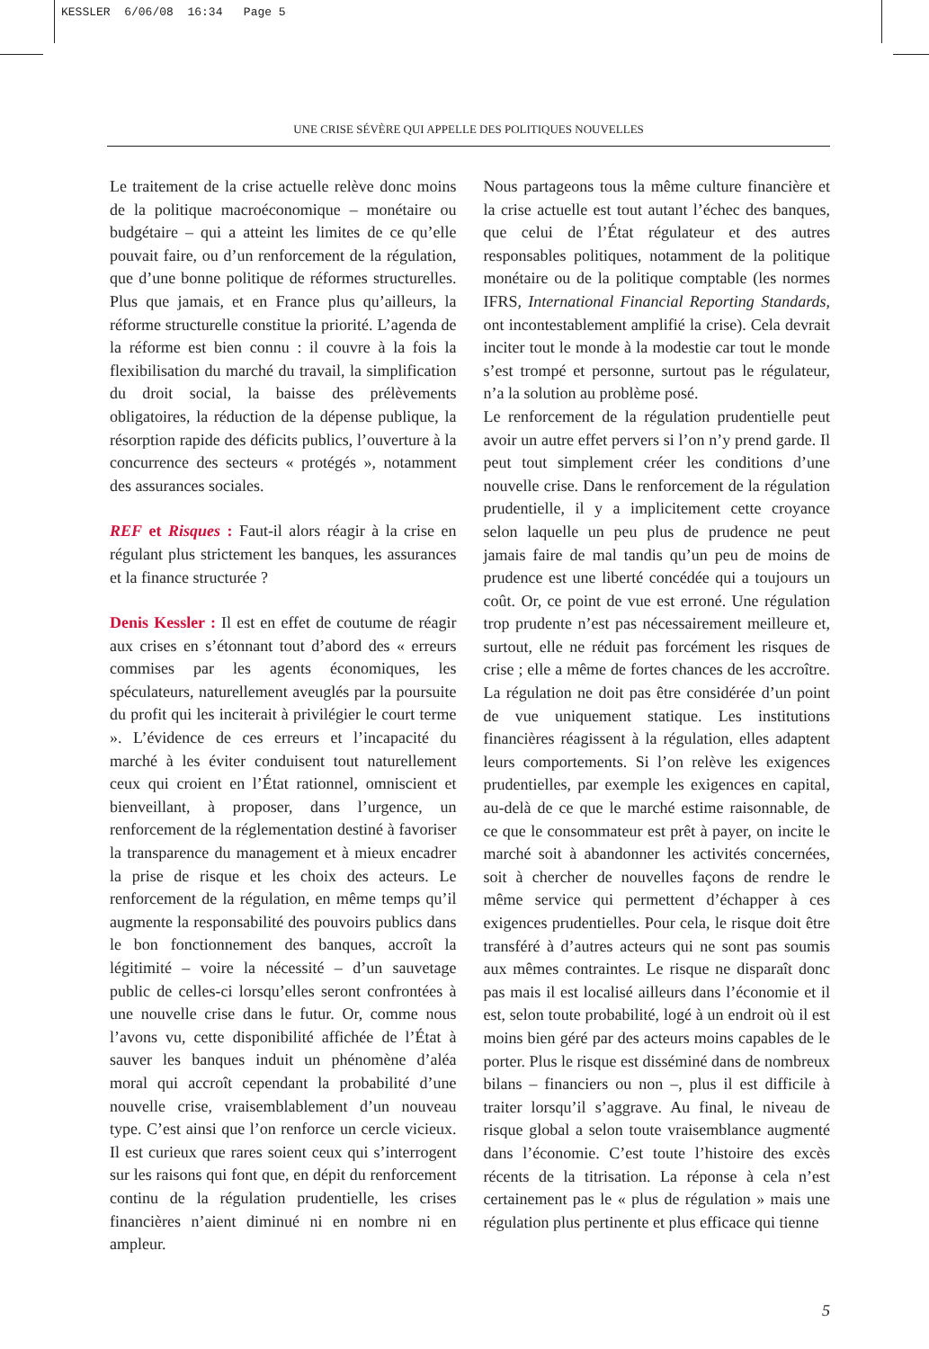KESSLER 6/06/08 16:34 Page 5
UNE CRISE SÉVÈRE QUI APPELLE DES POLITIQUES NOUVELLES
Le traitement de la crise actuelle relève donc moins de la politique macroéconomique – monétaire ou budgétaire – qui a atteint les limites de ce qu’elle pouvait faire, ou d’un renforcement de la régulation, que d’une bonne politique de réformes structurelles. Plus que jamais, et en France plus qu’ailleurs, la réforme structurelle constitue la priorité. L’agenda de la réforme est bien connu : il couvre à la fois la flexibilisation du marché du travail, la simplification du droit social, la baisse des prélèvements obligatoires, la réduction de la dépense publique, la résorption rapide des déficits publics, l’ouverture à la concurrence des secteurs « protégés », notamment des assurances sociales.
REF et Risques : Faut-il alors réagir à la crise en régulant plus strictement les banques, les assurances et la finance structurée ?
Denis Kessler : Il est en effet de coutume de réagir aux crises en s’étonnant tout d’abord des « erreurs commises par les agents économiques, les spéculateurs, naturellement aveuglés par la poursuite du profit qui les inciterait à privilégier le court terme ». L’évidence de ces erreurs et l’incapacité du marché à les éviter conduisent tout naturellement ceux qui croient en l’État rationnel, omniscient et bienveillant, à proposer, dans l’urgence, un renforcement de la réglementation destiné à favoriser la transparence du management et à mieux encadrer la prise de risque et les choix des acteurs. Le renforcement de la régulation, en même temps qu’il augmente la responsabilité des pouvoirs publics dans le bon fonctionnement des banques, accroît la légitimité – voire la nécessité – d’un sauvetage public de celles-ci lorsqu’elles seront confrontées à une nouvelle crise dans le futur. Or, comme nous l’avons vu, cette disponibilité affichée de l’État à sauver les banques induit un phénomène d’aléa moral qui accroît cependant la probabilité d’une nouvelle crise, vraisemblablement d’un nouveau type. C’est ainsi que l’on renforce un cercle vicieux. Il est curieux que rares soient ceux qui s’interrogent sur les raisons qui font que, en dépit du renforcement continu de la régulation prudentielle, les crises financières n’aient diminué ni en nombre ni en ampleur.
Nous partageons tous la même culture financière et la crise actuelle est tout autant l’échec des banques, que celui de l’État régulateur et des autres responsables politiques, notamment de la politique monétaire ou de la politique comptable (les normes IFRS, International Financial Reporting Standards, ont incontestablement amplifié la crise). Cela devrait inciter tout le monde à la modestie car tout le monde s’est trompé et personne, surtout pas le régulateur, n’a la solution au problème posé.
Le renforcement de la régulation prudentielle peut avoir un autre effet pervers si l’on n’y prend garde. Il peut tout simplement créer les conditions d’une nouvelle crise. Dans le renforcement de la régulation prudentielle, il y a implicitement cette croyance selon laquelle un peu plus de prudence ne peut jamais faire de mal tandis qu’un peu de moins de prudence est une liberté concédée qui a toujours un coût. Or, ce point de vue est erroné. Une régulation trop prudente n’est pas nécessairement meilleure et, surtout, elle ne réduit pas forcément les risques de crise ; elle a même de fortes chances de les accroître. La régulation ne doit pas être considérée d’un point de vue uniquement statique. Les institutions financières réagissent à la régulation, elles adaptent leurs comportements. Si l’on relève les exigences prudentielles, par exemple les exigences en capital, au-delà de ce que le marché estime raisonnable, de ce que le consommateur est prêt à payer, on incite le marché soit à abandonner les activités concernées, soit à chercher de nouvelles façons de rendre le même service qui permettent d’échapper à ces exigences prudentielles. Pour cela, le risque doit être transféré à d’autres acteurs qui ne sont pas soumis aux mêmes contraintes. Le risque ne disparaît donc pas mais il est localisé ailleurs dans l’économie et il est, selon toute probabilité, logé à un endroit où il est moins bien géré par des acteurs moins capables de le porter. Plus le risque est disséminé dans de nombreux bilans – financiers ou non –, plus il est difficile à traiter lorsqu’il s’aggrave. Au final, le niveau de risque global a selon toute vraisemblance augmenté dans l’économie. C’est toute l’histoire des excès récents de la titrisation. La réponse à cela n’est certainement pas le « plus de régulation » mais une régulation plus pertinente et plus efficace qui tienne
5